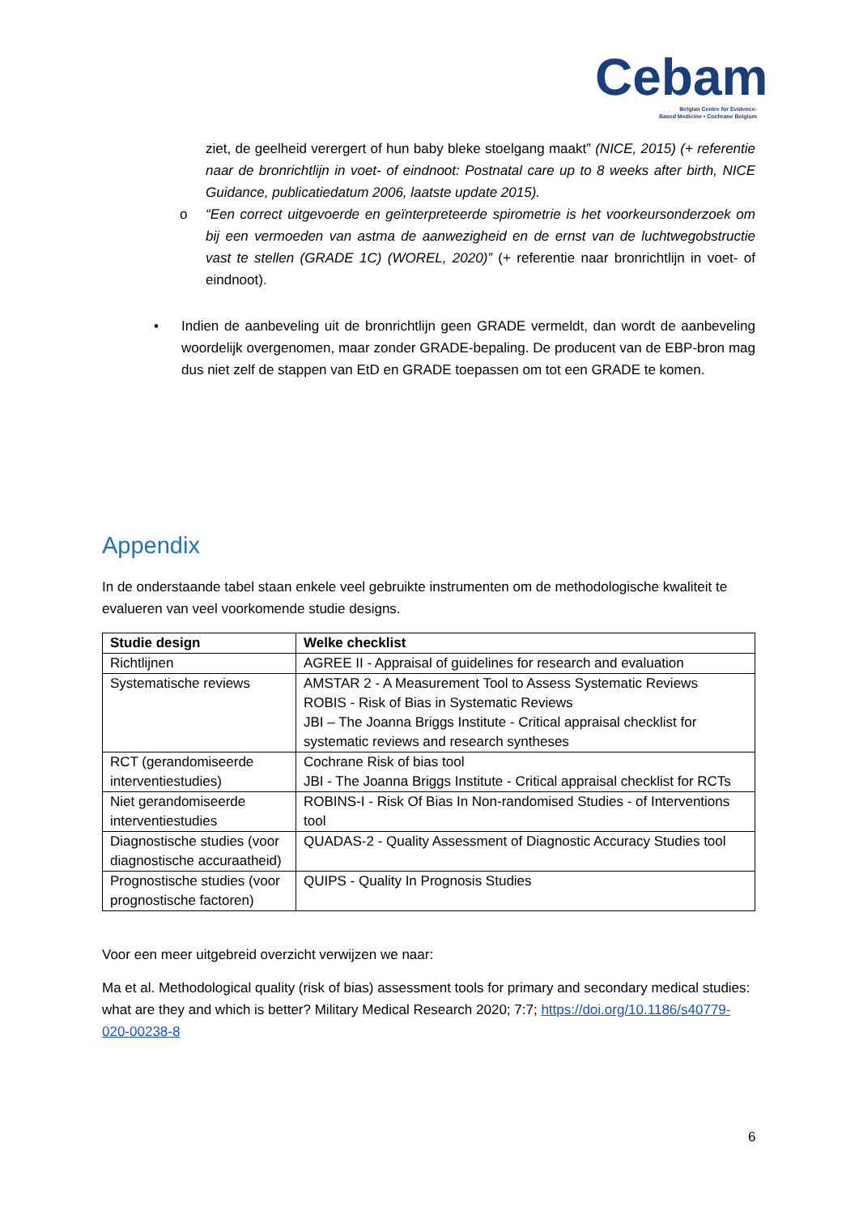Cebam
Belgian Centre for Evidence-
Based Medicine • Cochrane Belgium
ziet, de geelheid verergert of hun baby bleke stoelgang maakt” (NICE, 2015) (+ referentie naar de bronrichtlijn in voet- of eindnoot: Postnatal care up to 8 weeks after birth, NICE Guidance, publicatiedatum 2006, laatste update 2015).
o “Een correct uitgevoerde en geïnterpreteerde spirometrie is het voorkeursonderzoek om bij een vermoeden van astma de aanwezigheid en de ernst van de luchtwegobstructie vast te stellen (GRADE 1C) (WOREL, 2020)” (+ referentie naar bronrichtlijn in voet- of eindnoot).
• Indien de aanbeveling uit de bronrichtlijn geen GRADE vermeldt, dan wordt de aanbeveling woordelijk overgenomen, maar zonder GRADE-bepaling. De producent van de EBP-bron mag dus niet zelf de stappen van EtD en GRADE toepassen om tot een GRADE te komen.
Appendix
In de onderstaande tabel staan enkele veel gebruikte instrumenten om de methodologische kwaliteit te evalueren van veel voorkomende studie designs.
| Studie design | Welke checklist |
| --- | --- |
| Richtlijnen | AGREE II - Appraisal of guidelines for research and evaluation |
| Systematische reviews | AMSTAR 2 - A Measurement Tool to Assess Systematic Reviews ROBIS - Risk of Bias in Systematic Reviews JBI – The Joanna Briggs Institute - Critical appraisal checklist for systematic reviews and research syntheses |
| RCT (gerandomiseerde interventiestudies) | Cochrane Risk of bias tool JBI - The Joanna Briggs Institute - Critical appraisal checklist for RCTs |
| Niet gerandomiseerde interventiestudies | ROBINS-I - Risk Of Bias In Non-randomised Studies - of Interventions tool |
| Diagnostische studies (voor diagnostische accuraatheid) | QUADAS-2 - Quality Assessment of Diagnostic Accuracy Studies tool |
| Prognostische studies (voor prognostische factoren) | QUIPS - Quality In Prognosis Studies |
Voor een meer uitgebreid overzicht verwijzen we naar:
Ma et al. Methodological quality (risk of bias) assessment tools for primary and secondary medical studies: what are they and which is better? Military Medical Research 2020; 7:7; https://doi.org/10.1186/s40779-020-00238-8
6